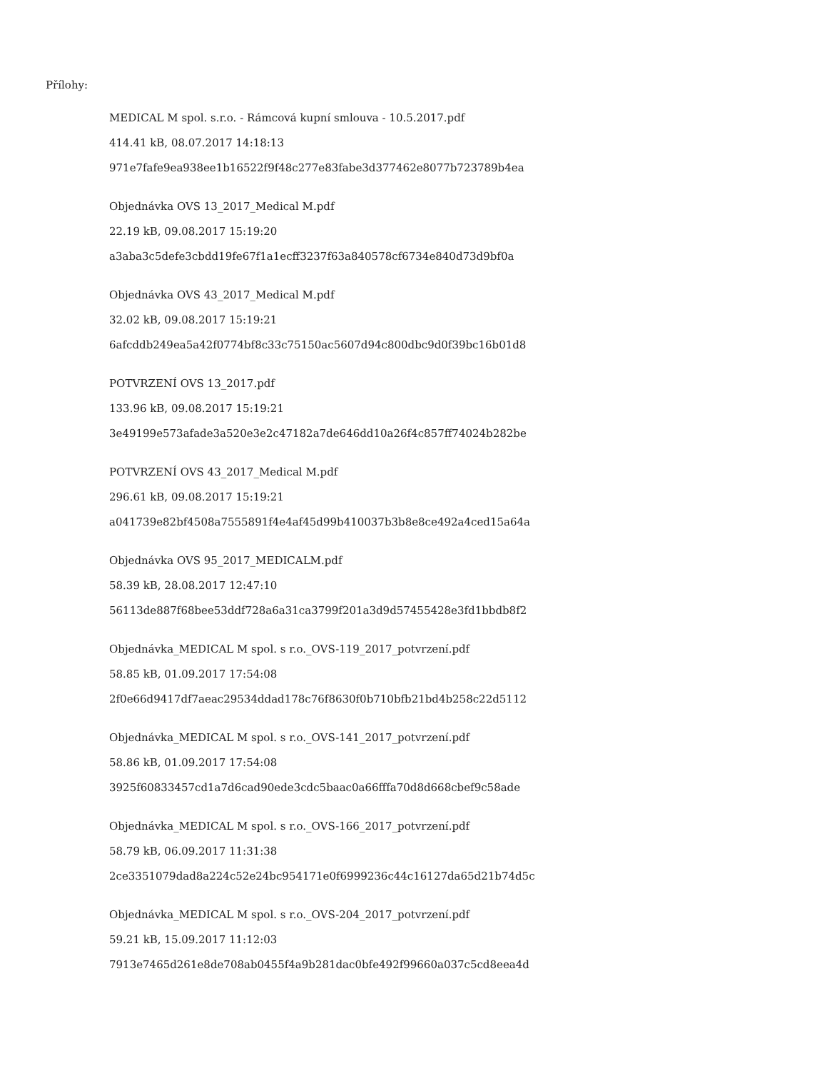Přílohy:
MEDICAL M spol. s.r.o. - Rámcová kupní smlouva - 10.5.2017.pdf
414.41 kB, 08.07.2017 14:18:13
971e7fafe9ea938ee1b16522f9f48c277e83fabe3d377462e8077b723789b4ea
Objednávka OVS 13_2017_Medical M.pdf
22.19 kB, 09.08.2017 15:19:20
a3aba3c5defe3cbdd19fe67f1a1ecff3237f63a840578cf6734e840d73d9bf0a
Objednávka OVS 43_2017_Medical M.pdf
32.02 kB, 09.08.2017 15:19:21
6afcddb249ea5a42f0774bf8c33c75150ac5607d94c800dbc9d0f39bc16b01d8
POTVRZENÍ OVS 13_2017.pdf
133.96 kB, 09.08.2017 15:19:21
3e49199e573afade3a520e3e2c47182a7de646dd10a26f4c857ff74024b282be
POTVRZENÍ OVS 43_2017_Medical M.pdf
296.61 kB, 09.08.2017 15:19:21
a041739e82bf4508a7555891f4e4af45d99b410037b3b8e8ce492a4ced15a64a
Objednávka OVS 95_2017_MEDICALM.pdf
58.39 kB, 28.08.2017 12:47:10
56113de887f68bee53ddf728a6a31ca3799f201a3d9d57455428e3fd1bbdb8f2
Objednávka_MEDICAL M spol. s r.o._OVS-119_2017_potvrzení.pdf
58.85 kB, 01.09.2017 17:54:08
2f0e66d9417df7aeac29534ddad178c76f8630f0b710bfb21bd4b258c22d5112
Objednávka_MEDICAL M spol. s r.o._OVS-141_2017_potvrzení.pdf
58.86 kB, 01.09.2017 17:54:08
3925f60833457cd1a7d6cad90ede3cdc5baac0a66fffa70d8d668cbef9c58ade
Objednávka_MEDICAL M spol. s r.o._OVS-166_2017_potvrzení.pdf
58.79 kB, 06.09.2017 11:31:38
2ce3351079dad8a224c52e24bc954171e0f6999236c44c16127da65d21b74d5c
Objednávka_MEDICAL M spol. s r.o._OVS-204_2017_potvrzení.pdf
59.21 kB, 15.09.2017 11:12:03
7913e7465d261e8de708ab0455f4a9b281dac0bfe492f99660a037c5cd8eea4d